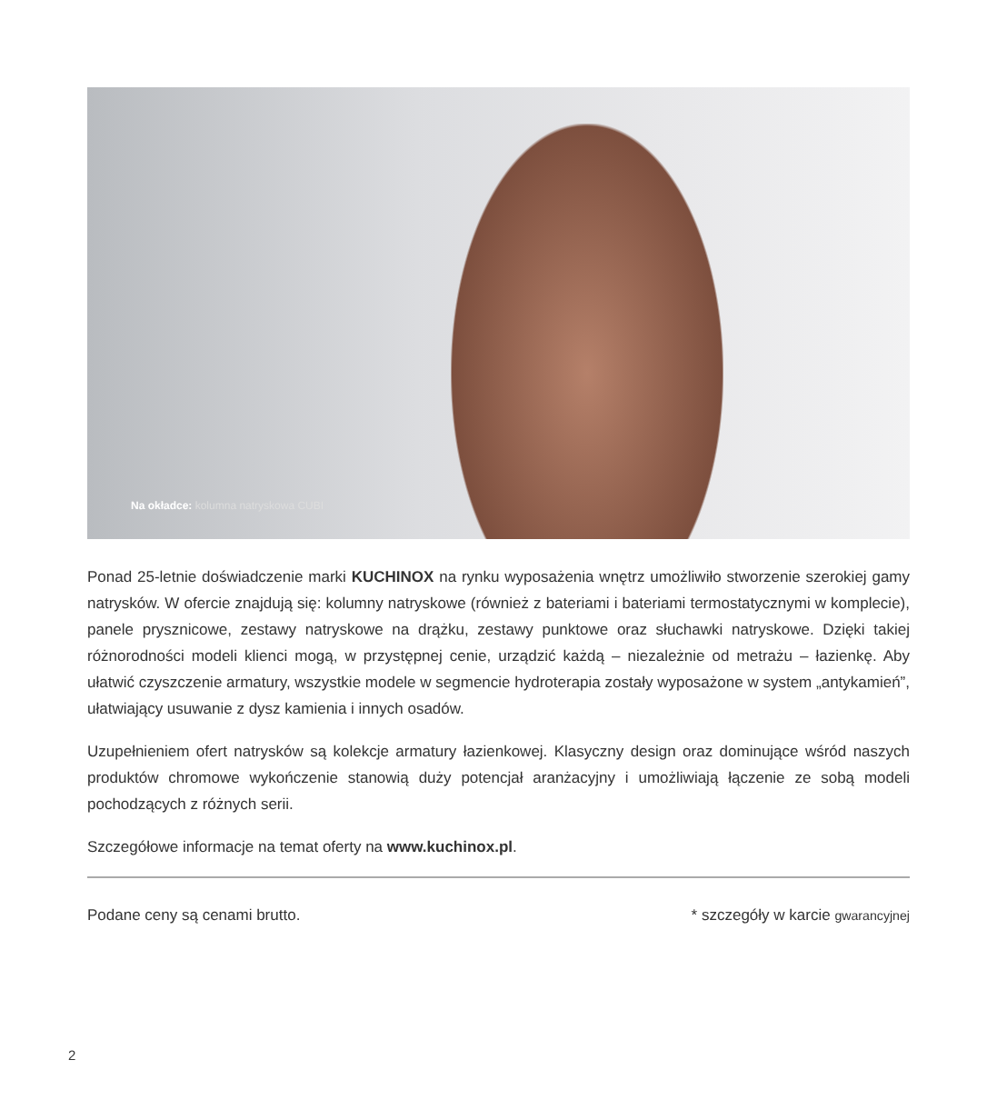Na okładce: kolumna natryskowa CUBI
Ponad 25-letnie doświadczenie marki KUCHINOX na rynku wyposażenia wnętrz umożliwiło stworzenie szerokiej gamy natrysków. W ofercie znajdują się: kolumny natryskowe (również z bateriami i bateriami termostatycznymi w komplecie), panele prysznicowe, zestawy natryskowe na drążku, zestawy punktowe oraz słuchawki natryskowe. Dzięki takiej różnorodności modeli klienci mogą, w przystępnej cenie, urządzić każdą – niezależnie od metrażu – łazienkę. Aby ułatwić czyszczenie armatury, wszystkie modele w segmencie hydroterapia zostały wyposażone w system „antykamień”, ułatwiający usuwanie z dysz kamienia i innych osadów.
Uzupełnieniem ofert natrysków są kolekcje armatury łazienkowej. Klasyczny design oraz dominujące wśród naszych produktów chromowe wykończenie stanowią duży potencjał aranżacyjny i umożliwiają łączenie ze sobą modeli pochodzących z różnych serii.
Szczegółowe informacje na temat oferty na www.kuchinox.pl.
Podane ceny są cenami brutto. * szczegóły w karcie gwarancyjnej
2